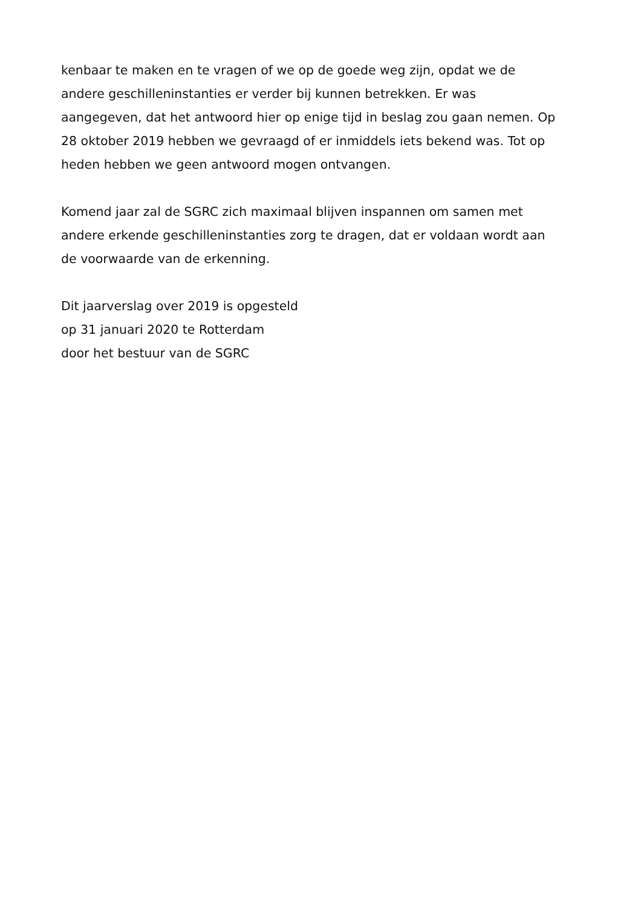kenbaar te maken en te vragen of we op de goede weg zijn, opdat we de
andere geschilleninstanties er verder bij kunnen betrekken. Er was
aangegeven, dat het antwoord hier op enige tijd in beslag zou gaan nemen. Op
28 oktober 2019 hebben we gevraagd of er inmiddels iets bekend was. Tot op
heden hebben we geen antwoord mogen ontvangen.
Komend jaar zal de SGRC zich maximaal blijven inspannen om samen met
andere erkende geschilleninstanties zorg te dragen, dat er voldaan wordt aan
de voorwaarde van de erkenning.
Dit jaarverslag over 2019 is opgesteld
op 31 januari 2020 te Rotterdam
door het bestuur van de SGRC